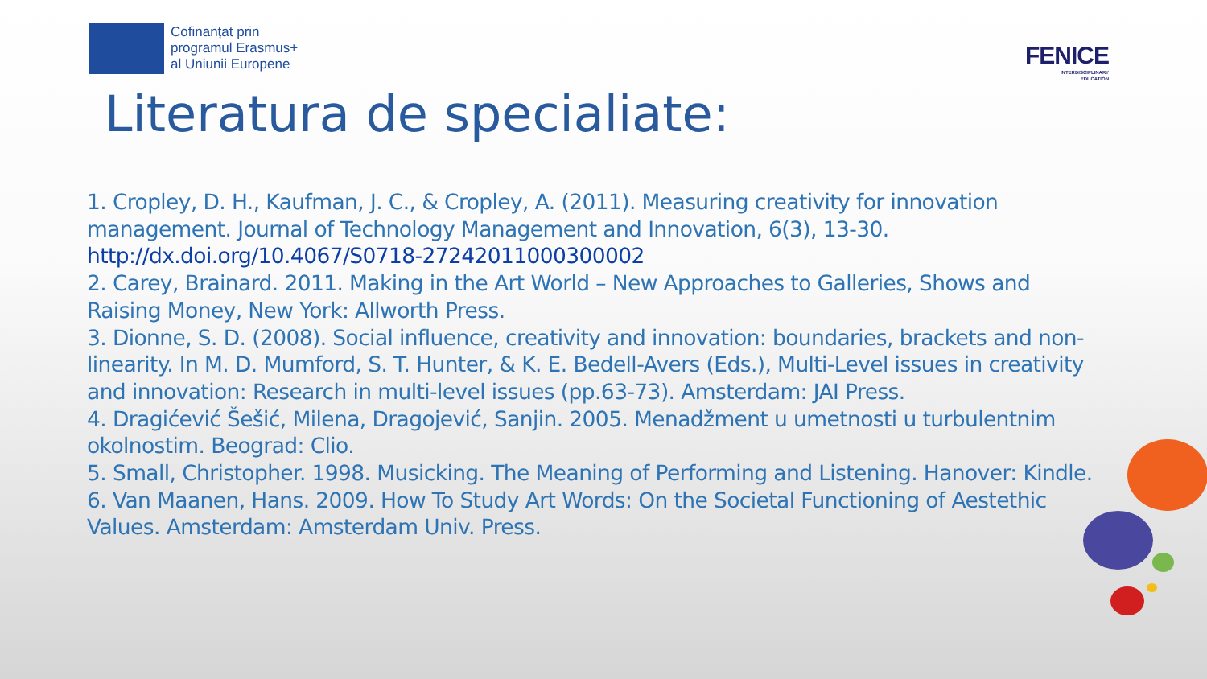Cofinanțat prin
programul Erasmus+
al Uniunii Europene
FENICE
INTERDISCIPLINARY
EDUCATION
Literatura de specialiate:
1. Cropley, D. H., Kaufman, J. C., & Cropley, A. (2011). Measuring creativity for innovation management. Journal of Technology Management and Innovation, 6(3), 13-30. http://dx.doi.org/10.4067/S0718-27242011000300002
2. Carey, Brainard. 2011. Making in the Art World – New Approaches to Galleries, Shows and Raising Money, New York: Allworth Press.
3. Dionne, S. D. (2008). Social influence, creativity and innovation: boundaries, brackets and non-linearity. In M. D. Mumford, S. T. Hunter, & K. E. Bedell-Avers (Eds.), Multi-Level issues in creativity and innovation: Research in multi-level issues (pp.63-73). Amsterdam: JAI Press.
4. Dragićević Šešić, Milena, Dragojević, Sanjin. 2005. Menadžment u umetnosti u turbulentnim okolnostim. Beograd: Clio.
5. Small, Christopher. 1998. Musicking. The Meaning of Performing and Listening. Hanover: Kindle.
6. Van Maanen, Hans. 2009. How To Study Art Words: On the Societal Functioning of Aestethic Values. Amsterdam: Amsterdam Univ. Press.